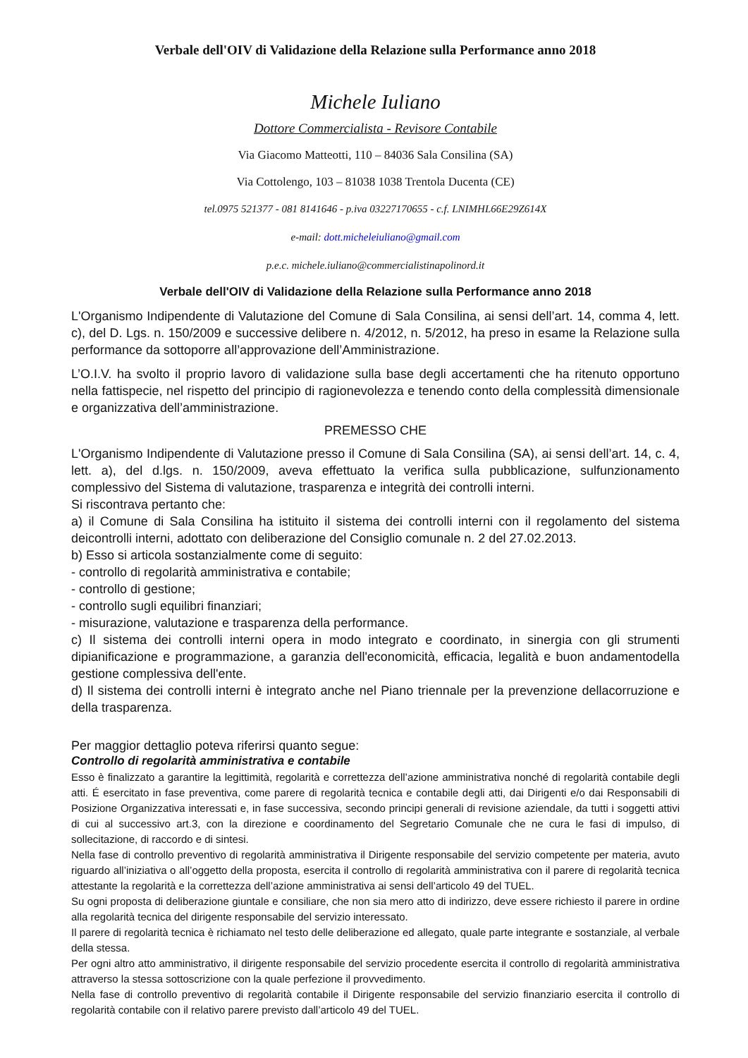Verbale dell'OIV di Validazione della Relazione sulla Performance anno 2018
Michele Iuliano
Dottore Commercialista - Revisore Contabile
Via Giacomo Matteotti, 110 – 84036 Sala Consilina (SA)
Via Cottolengo, 103 – 81038 1038 Trentola Ducenta (CE)
tel.0975 521377 - 081 8141646 - p.iva 03227170655 - c.f. LNIMHL66E29Z614X
e-mail: dott.micheleiuliano@gmail.com
p.e.c. michele.iuliano@commercialistinapolinord.it
Verbale dell'OIV di Validazione della Relazione sulla Performance anno 2018
L'Organismo Indipendente di Valutazione del Comune di Sala Consilina, ai sensi dell’art. 14, comma 4, lett. c), del D. Lgs. n. 150/2009 e successive delibere n. 4/2012, n. 5/2012, ha preso in esame la Relazione sulla performance da sottoporre all’approvazione dell’Amministrazione.
L’O.I.V. ha svolto il proprio lavoro di validazione sulla base degli accertamenti che ha ritenuto opportuno nella fattispecie, nel rispetto del principio di ragionevolezza e tenendo conto della complessità dimensionale e organizzativa dell’amministrazione.
PREMESSO CHE
L'Organismo Indipendente di Valutazione presso il Comune di Sala Consilina (SA), ai sensi dell’art. 14, c. 4, lett. a), del d.lgs. n. 150/2009, aveva effettuato la verifica sulla pubblicazione, sulfunzionamento complessivo del Sistema di valutazione, trasparenza e integrità dei controlli interni.
Si riscontrava pertanto che:
a) il Comune di Sala Consilina ha istituito il sistema dei controlli interni con il regolamento del sistema deicontrolli interni, adottato con deliberazione del Consiglio comunale n. 2 del 27.02.2013.
b) Esso si articola sostanzialmente come di seguito:
- controllo di regolarità amministrativa e contabile;
- controllo di gestione;
- controllo sugli equilibri finanziari;
- misurazione, valutazione e trasparenza della performance.
c) Il sistema dei controlli interni opera in modo integrato e coordinato, in sinergia con gli strumenti dipianificazione e programmazione, a garanzia dell'economicità, efficacia, legalità e buon andamentodella gestione complessiva dell'ente.
d) Il sistema dei controlli interni è integrato anche nel Piano triennale per la prevenzione dellacorruzione e della trasparenza.
Per maggior dettaglio poteva riferirsi quanto segue:
Controllo di regolarità amministrativa e contabile
Esso è finalizzato a garantire la legittimità, regolarità e correttezza dell’azione amministrativa nonché di regolarità contabile degli atti. É esercitato in fase preventiva, come parere di regolarità tecnica e contabile degli atti, dai Dirigenti e/o dai Responsabili di Posizione Organizzativa interessati e, in fase successiva, secondo principi generali di revisione aziendale, da tutti i soggetti attivi di cui al successivo art.3, con la direzione e coordinamento del Segretario Comunale che ne cura le fasi di impulso, di sollecitazione, di raccordo e di sintesi.
Nella fase di controllo preventivo di regolarità amministrativa il Dirigente responsabile del servizio competente per materia, avuto riguardo all’iniziativa o all’oggetto della proposta, esercita il controllo di regolarità amministrativa con il parere di regolarità tecnica attestante la regolarità e la correttezza dell’azione amministrativa ai sensi dell’articolo 49 del TUEL.
Su ogni proposta di deliberazione giuntale e consiliare, che non sia mero atto di indirizzo, deve essere richiesto il parere in ordine alla regolarità tecnica del dirigente responsabile del servizio interessato.
Il parere di regolarità tecnica è richiamato nel testo delle deliberazione ed allegato, quale parte integrante e sostanziale, al verbale della stessa.
Per ogni altro atto amministrativo, il dirigente responsabile del servizio procedente esercita il controllo di regolarità amministrativa attraverso la stessa sottoscrizione con la quale perfezione il provvedimento.
Nella fase di controllo preventivo di regolarità contabile il Dirigente responsabile del servizio finanziario esercita il controllo di regolarità contabile con il relativo parere previsto dall’articolo 49 del TUEL.